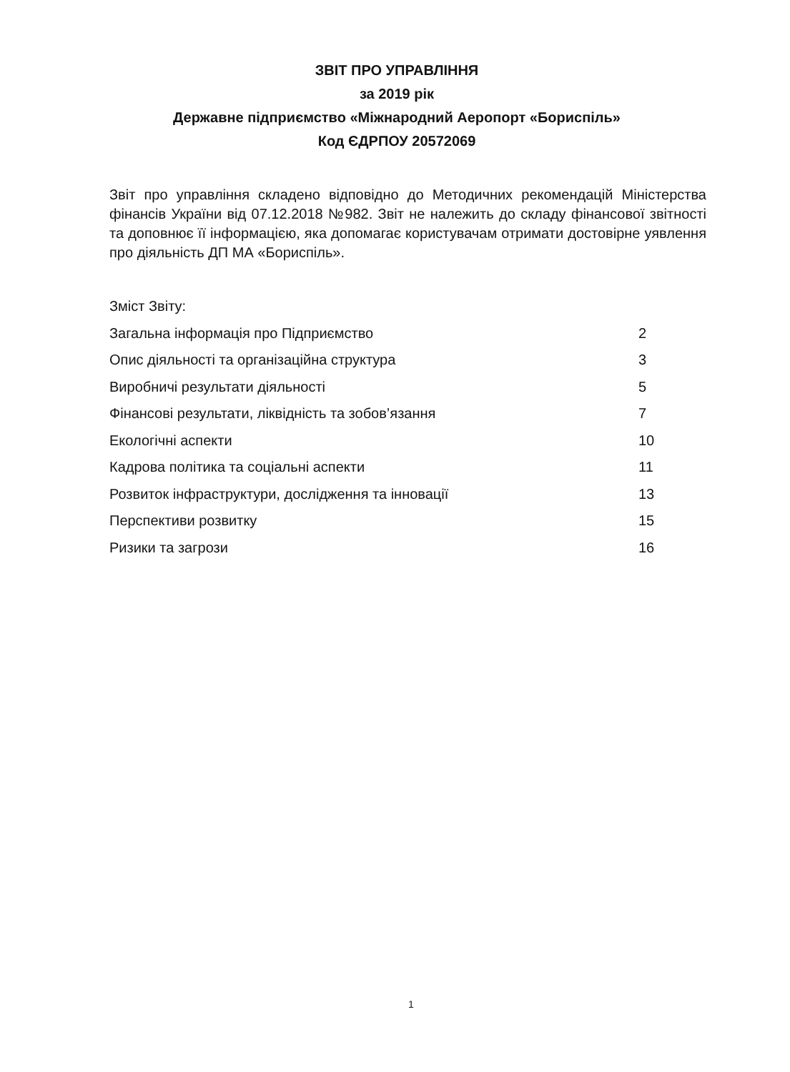ЗВІТ ПРО УПРАВЛІННЯ
за 2019 рік
Державне підприємство «Міжнародний Аеропорт «Бориспіль»
Код ЄДРПОУ 20572069
Звіт про управління складено відповідно до Методичних рекомендацій Міністерства фінансів України від 07.12.2018 №982. Звіт не належить до складу фінансової звітності та доповнює її інформацією, яка допомагає користувачам отримати достовірне уявлення про діяльність ДП МА «Бориспіль».
Зміст Звіту:
Загальна інформація про Підприємство 2
Опис діяльності та організаційна структура 3
Виробничі результати діяльності 5
Фінансові результати, ліквідність та зобов’язання 7
Екологічні аспекти 10
Кадрова політика та соціальні аспекти 11
Розвиток інфраструктури, дослідження та інновації 13
Перспективи розвитку 15
Ризики та загрози 16
1